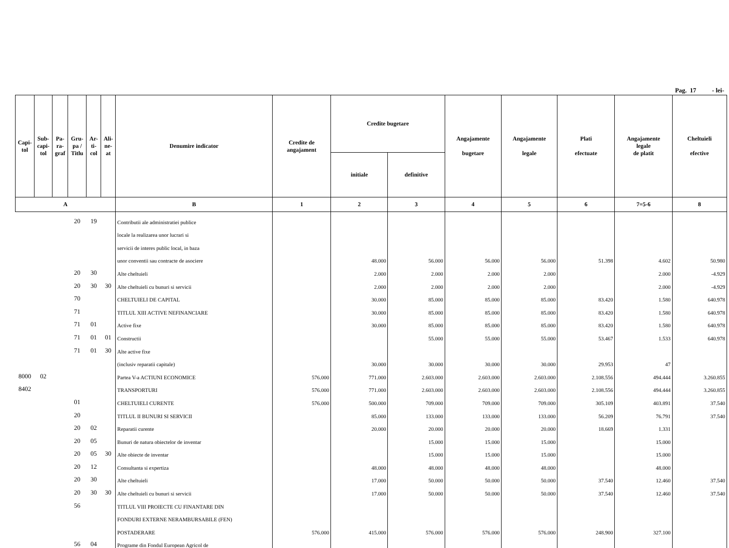Pag. 17 - lei-
| Capi- tol | Sub- capi- tol | Pa- ra- graf | Gru- pa / Titlu | Ar- ti- col | Ali- ne- at | Denumire indicator | Credite de angajament | Credite bugetare | | Angajamente bugetare | Angajamente legale | Plati efectuate | Angajamente legale de platit | Cheltuieli efective |
| --- | --- | --- | --- | --- | --- | --- | --- | --- | --- | --- | --- | --- | --- | --- |
| | | | | | | | | initiale | definitive | | | | | |
| A | | | | | | B | 1 | 2 | 3 | 4 | 5 | 6 | 7=5-6 | 8 |
| | | | 20 | 19 | | Contributii ale administratiei publice | | | | | | | | |
| | | | | | | locale la realizarea unor lucrari si | | | | | | | | |
| | | | | | | servicii de interes public local, in baza | | | | | | | | |
| | | | | | | unor conventii sau contracte de asociere | | 48.000 | 56.000 | 56.000 | 56.000 | 51.398 | 4.602 | 50.980 |
| | | | 20 | 30 | | Alte cheltuieli | | 2.000 | 2.000 | 2.000 | 2.000 | | 2.000 | -4.929 |
| | | | 20 | 30 | 30 | Alte cheltuieli cu bunuri si servicii | | 2.000 | 2.000 | 2.000 | 2.000 | | 2.000 | -4.929 |
| | | | 70 | | | CHELTUIELI DE CAPITAL | | 30.000 | 85.000 | 85.000 | 85.000 | 83.420 | 1.580 | 640.978 |
| | | | 71 | | | TITLUL XIII ACTIVE NEFINANCIARE | | 30.000 | 85.000 | 85.000 | 85.000 | 83.420 | 1.580 | 640.978 |
| | | | 71 | 01 | | Active fixe | | 30.000 | 85.000 | 85.000 | 85.000 | 83.420 | 1.580 | 640.978 |
| | | | 71 | 01 | 01 | Constructii | | | 55.000 | 55.000 | 55.000 | 53.467 | 1.533 | 640.978 |
| | | | 71 | 01 | 30 | Alte active fixe | | | | | | | | |
| | | | | | | (inclusiv reparatii capitale) | | 30.000 | 30.000 | 30.000 | 30.000 | 29.953 | 47 | |
| 8000 | 02 | | | | | Partea V-a ACTIUNI ECONOMICE | 576.000 | 771.000 | 2.603.000 | 2.603.000 | 2.603.000 | 2.108.556 | 494.444 | 3.260.855 |
| 8402 | | | | | | TRANSPORTURI | 576.000 | 771.000 | 2.603.000 | 2.603.000 | 2.603.000 | 2.108.556 | 494.444 | 3.260.855 |
| | | | 01 | | | CHELTUIELI CURENTE | 576.000 | 500.000 | 709.000 | 709.000 | 709.000 | 305.109 | 403.891 | 37.540 |
| | | | 20 | | | TITLUL II BUNURI SI SERVICII | | 85.000 | 133.000 | 133.000 | 133.000 | 56.209 | 76.791 | 37.540 |
| | | | 20 | 02 | | Reparatii curente | | 20.000 | 20.000 | 20.000 | 20.000 | 18.669 | 1.331 | |
| | | | 20 | 05 | | Bunuri de natura obiectelor de inventar | | | 15.000 | 15.000 | 15.000 | | 15.000 | |
| | | | 20 | 05 | 30 | Alte obiecte de inventar | | | 15.000 | 15.000 | 15.000 | | 15.000 | |
| | | | 20 | 12 | | Consultanta si expertiza | | 48.000 | 48.000 | 48.000 | 48.000 | | 48.000 | |
| | | | 20 | 30 | | Alte cheltuieli | | 17.000 | 50.000 | 50.000 | 50.000 | 37.540 | 12.460 | 37.540 |
| | | | 20 | 30 | 30 | Alte cheltuieli cu bunuri si servicii | | 17.000 | 50.000 | 50.000 | 50.000 | 37.540 | 12.460 | 37.540 |
| | | | 56 | | | TITLUL VIII PROIECTE CU FINANTARE DIN | | | | | | | | |
| | | | | | | FONDURI EXTERNE NERAMBURSABILE (FEN) | | | | | | | | |
| | | | | | | POSTADERARE | 576.000 | 415.000 | 576.000 | 576.000 | 576.000 | 248.900 | 327.100 | |
| | | | 56 | 04 | | Programe din Fondul European Agricol de | | | | | | | | |